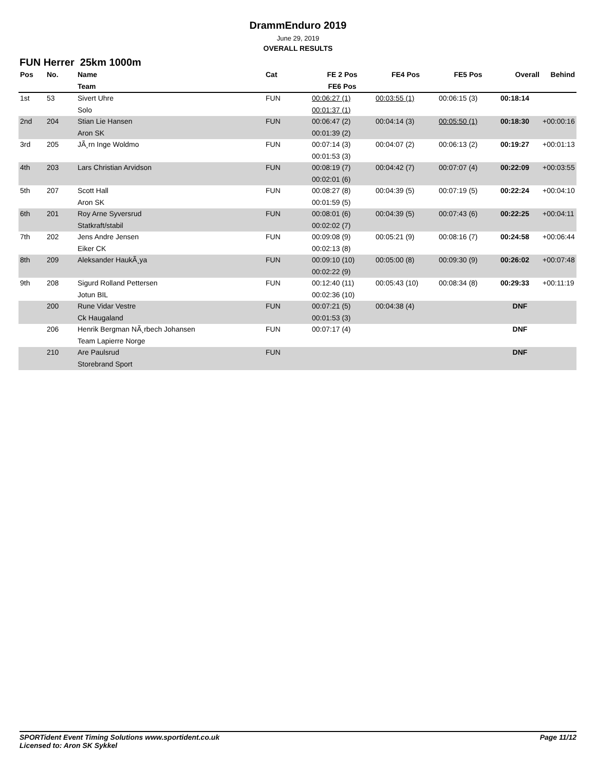DrammEnduro 2019
June 29, 2019
OVERALL RESULTS
FUN Herrer 25km 1000m
| Pos | No. | Name | Cat | FE 2 Pos | FE4 Pos | FE5 Pos | Overall | Behind |
| --- | --- | --- | --- | --- | --- | --- | --- | --- |
| | | Team | | FE6 Pos | | | | |
| 1st | 53 | Sivert Uhre | FUN | 00:06:27 (1) | 00:03:55 (1) | 00:06:15 (3) | 00:18:14 | |
| | | Solo | | 00:01:37 (1) | | | | |
| 2nd | 204 | Stian Lie Hansen | FUN | 00:06:47 (2) | 00:04:14 (3) | 00:05:50 (1) | 00:18:30 | +00:00:16 |
| | | Aron SK | | 00:01:39 (2) | | | | |
| 3rd | 205 | JÃ¸rn Inge Woldmo | FUN | 00:07:14 (3) | 00:04:07 (2) | 00:06:13 (2) | 00:19:27 | +00:01:13 |
| | | | | 00:01:53 (3) | | | | |
| 4th | 203 | Lars Christian Arvidson | FUN | 00:08:19 (7) | 00:04:42 (7) | 00:07:07 (4) | 00:22:09 | +00:03:55 |
| | | | | 00:02:01 (6) | | | | |
| 5th | 207 | Scott Hall | FUN | 00:08:27 (8) | 00:04:39 (5) | 00:07:19 (5) | 00:22:24 | +00:04:10 |
| | | Aron SK | | 00:01:59 (5) | | | | |
| 6th | 201 | Roy Arne Syversrud | FUN | 00:08:01 (6) | 00:04:39 (5) | 00:07:43 (6) | 00:22:25 | +00:04:11 |
| | | Statkraft/stabil | | 00:02:02 (7) | | | | |
| 7th | 202 | Jens Andre Jensen | FUN | 00:09:08 (9) | 00:05:21 (9) | 00:08:16 (7) | 00:24:58 | +00:06:44 |
| | | Eiker CK | | 00:02:13 (8) | | | | |
| 8th | 209 | Aleksander HaukÃ¸ya | FUN | 00:09:10 (10) | 00:05:00 (8) | 00:09:30 (9) | 00:26:02 | +00:07:48 |
| | | | | 00:02:22 (9) | | | | |
| 9th | 208 | Sigurd Rolland Pettersen | FUN | 00:12:40 (11) | 00:05:43 (10) | 00:08:34 (8) | 00:29:33 | +00:11:19 |
| | | Jotun BIL | | 00:02:36 (10) | | | | |
| | 200 | Rune Vidar Vestre | FUN | 00:07:21 (5) | 00:04:38 (4) | | DNF | |
| | | Ck Haugaland | | 00:01:53 (3) | | | | |
| | 206 | Henrik Bergman NÃ¸rbech Johansen | FUN | 00:07:17 (4) | | | DNF | |
| | | Team Lapierre Norge | | | | | | |
| | 210 | Are Paulsrud | FUN | | | | DNF | |
| | | Storebrand Sport | | | | | | |
SPORTident Event Timing Solutions www.sportident.co.uk
Licensed to: Aron SK Sykkel
Page 11/12